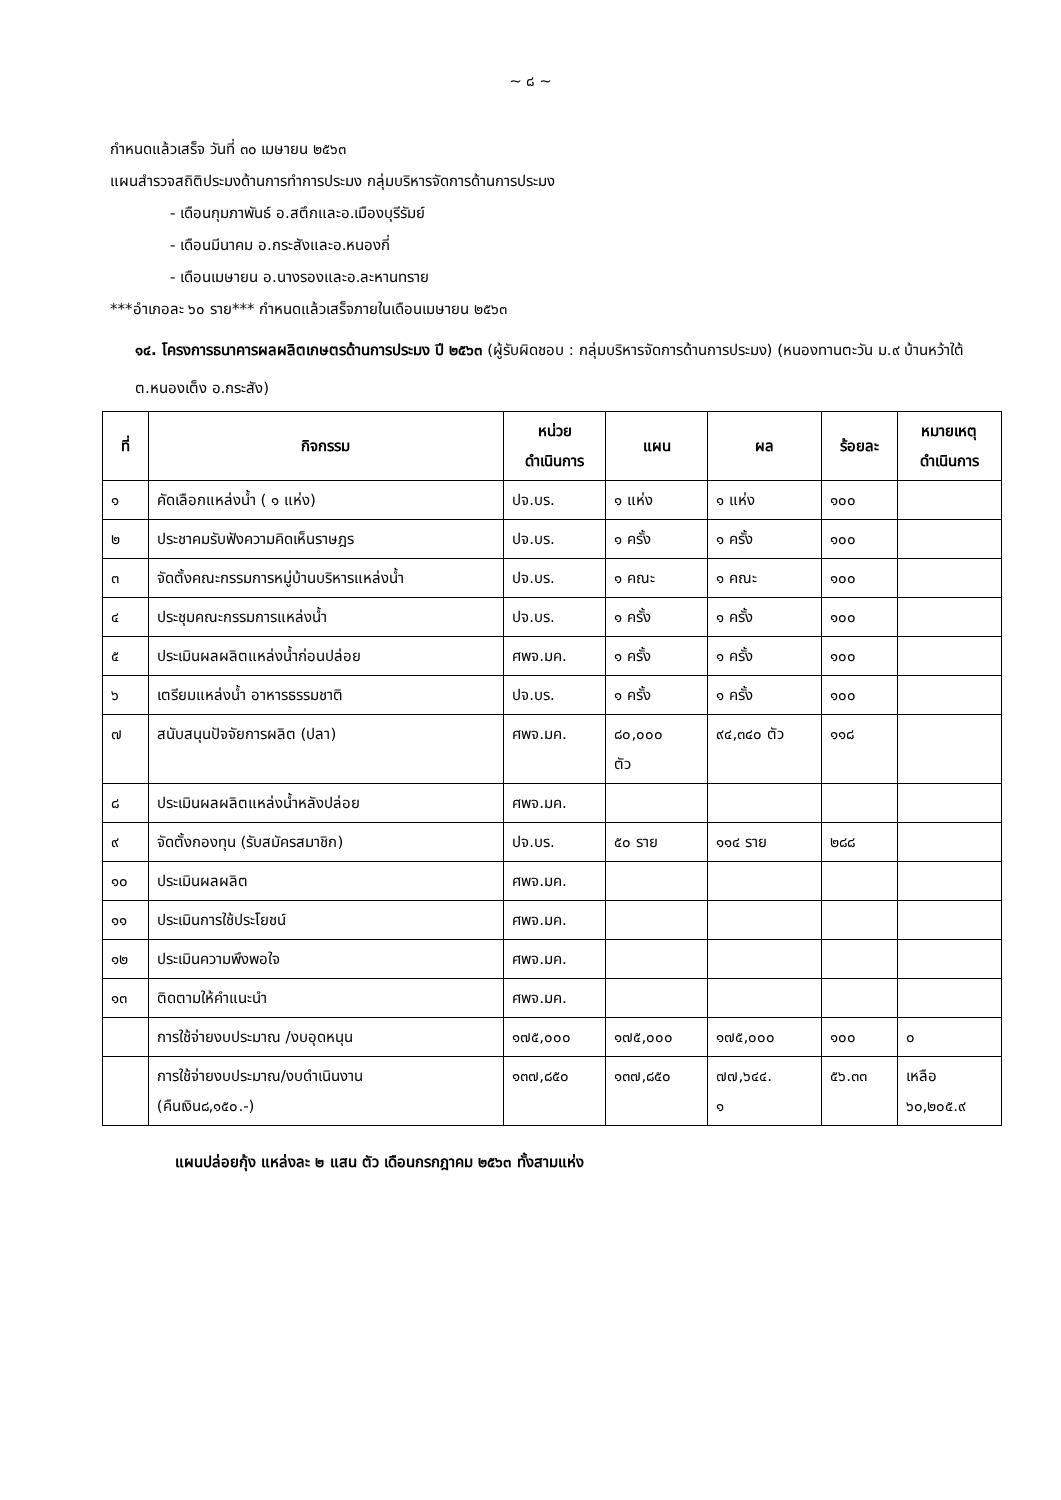~ ๘ ~
กำหนดแล้วเสร็จ วันที่ ๓๐ เมษายน ๒๕๖๓
แผนสำรวจสถิติประมงด้านการทำการประมง กลุ่มบริหารจัดการด้านการประมง
- เดือนกุมภาพันธ์ อ.สตึกและอ.เมืองบุรีรัมย์
- เดือนมีนาคม อ.กระสังและอ.หนองกี่
- เดือนเมษายน อ.นางรองและอ.ละหานทราย
***อำเภอละ ๖๐ ราย*** กำหนดแล้วเสร็จภายในเดือนเมษายน ๒๕๖๓
๑๔. โครงการธนาคารผลผลิตเกษตรด้านการประมง ปี ๒๕๖๓ (ผู้รับผิดชอบ : กลุ่มบริหารจัดการด้านการประมง) (หนองทานตะวัน ม.๙ บ้านหว้าใต้ ต.หนองเต็ง อ.กระสัง)
| ที่ | กิจกรรม | หน่วย ดำเนินการ | แผน | ผล | ร้อยละ | หมายเหตุ ดำเนินการ |
| --- | --- | --- | --- | --- | --- | --- |
| ๑ | คัดเลือกแหล่งน้ำ ( ๑ แห่ง) | ปจ.บร. | ๑ แห่ง | ๑ แห่ง | ๑๐๐ | |
| ๒ | ประชาคมรับฟังความคิดเห็นราษฎร | ปจ.บร. | ๑ ครั้ง | ๑ ครั้ง | ๑๐๐ | |
| ๓ | จัดตั้งคณะกรรมการหมู่บ้านบริหารแหล่งน้ำ | ปจ.บร. | ๑ คณะ | ๑ คณะ | ๑๐๐ | |
| ๔ | ประชุมคณะกรรมการแหล่งน้ำ | ปจ.บร. | ๑ ครั้ง | ๑ ครั้ง | ๑๐๐ | |
| ๕ | ประเมินผลผลิตแหล่งน้ำก่อนปล่อย | ศพจ.มค. | ๑ ครั้ง | ๑ ครั้ง | ๑๐๐ | |
| ๖ | เตรียมแหล่งน้ำ อาหารธรรมชาติ | ปจ.บร. | ๑ ครั้ง | ๑ ครั้ง | ๑๐๐ | |
| ๗ | สนับสนุนปัจจัยการผลิต (ปลา) | ศพจ.มค. | ๘๐,๐๐๐ ตัว | ๙๔,๓๔๐ ตัว | ๑๑๘ | |
| ๘ | ประเมินผลผลิตแหล่งน้ำหลังปล่อย | ศพจ.มค. | | | | |
| ๙ | จัดตั้งกองทุน (รับสมัครสมาชิก) | ปจ.บร. | ๕๐ ราย | ๑๑๔ ราย | ๒๘๘ | |
| ๑๐ | ประเมินผลผลิต | ศพจ.มค. | | | | |
| ๑๑ | ประเมินการใช้ประโยชน์ | ศพจ.มค. | | | | |
| ๑๒ | ประเมินความพึงพอใจ | ศพจ.มค. | | | | |
| ๑๓ | ติดตามให้คำแนะนำ | ศพจ.มค. | | | | |
| | การใช้จ่ายงบประมาณ /งบอุดหนุน | ๑๗๕,๐๐๐ | ๑๗๕,๐๐๐ | ๑๗๕,๐๐๐ | ๑๐๐ | ๐ |
| | การใช้จ่ายงบประมาณ/งบดำเนินงาน (คืนเงิน๘,๑๕๐.-) | ๑๓๗,๘๕๐ | ๑๓๗,๘๕๐ | ๗๗,๖๔๔. ๑ | ๕๖.๓๓ | เหลือ ๖๐,๒๐๕.๙ |
แผนปล่อยกุ้ง แหล่งละ ๒ แสน ตัว เดือนกรกฎาคม ๒๕๖๓ ทั้งสามแห่ง